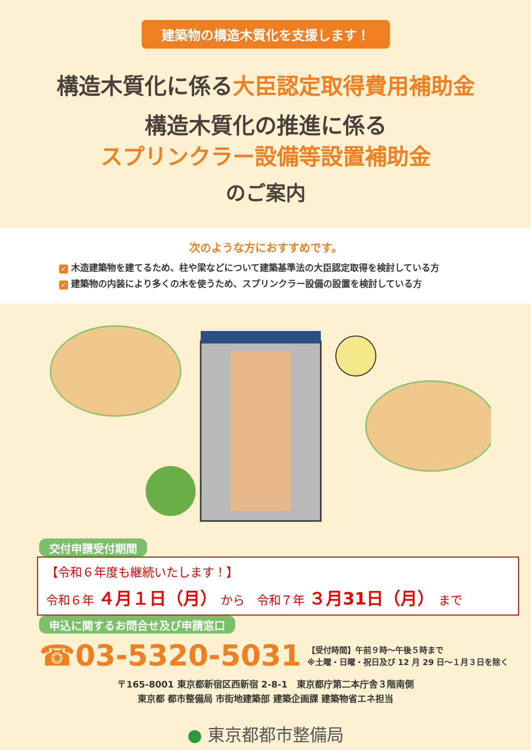建築物の構造木質化を支援します！
構造木質化に係る大臣認定取得費用補助金
構造木質化の推進に係る
スプリンクラー設備等設置補助金
のご案内
次のような方におすすめです。
✓ 木造建築物を建てるため、柱や梁などについて建築基準法の大臣認定取得を検討している方
✓ 建築物の内装により多くの木を使うため、スプリンクラー設備の設置を検討している方
交付申請受付期間
【令和６年度も継続いたします！】
令和６年 ４月１日（月） から　令和７年 ３月31日（月） まで
申込に関するお問合せ及び申請窓口
☎03-5320-5031 【受付時間】午前９時～午後５時まで
※土曜・日曜・祝日及び 12 月 29 日～１月３日を除く
〒165-8001 東京都新宿区西新宿 2-8-1　東京都庁第二本庁舎３階南側
東京都 都市整備局 市街地建築部 建築企画課 建築物省エネ担当
● 東京都都市整備局